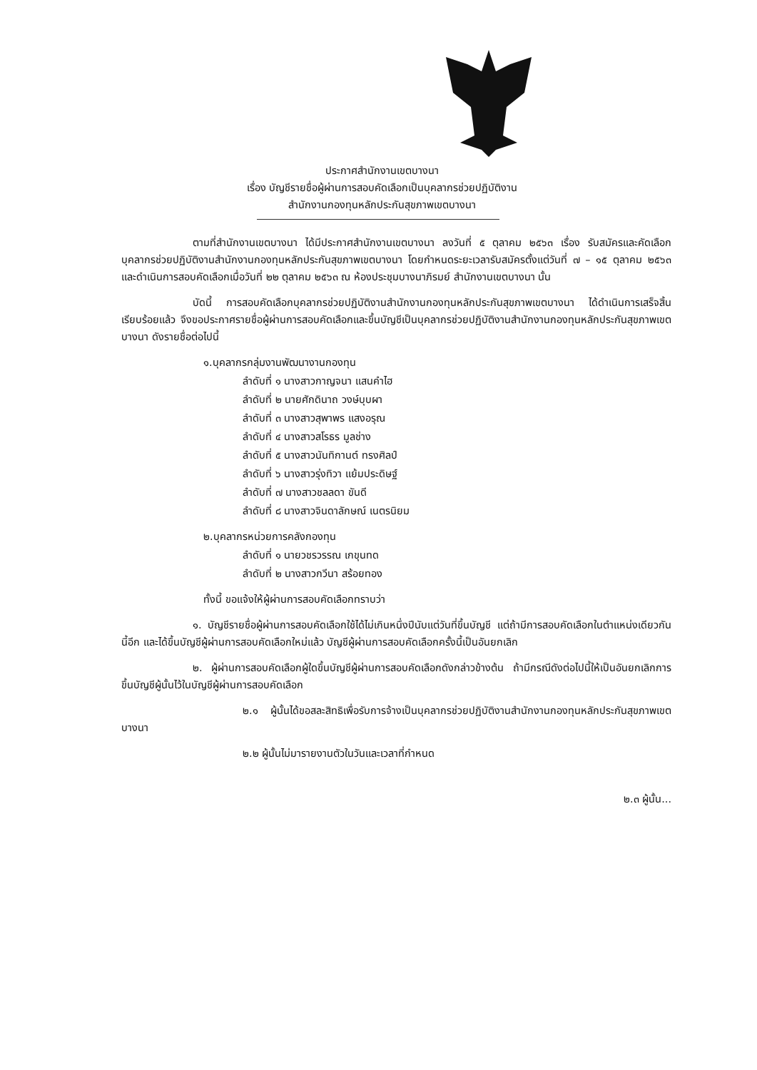ประกาศสำนักงานเขตบางนา
เรื่อง บัญชีรายชื่อผู้ผ่านการสอบคัดเลือกเป็นบุคลากรช่วยปฏิบัติงาน
สำนักงานกองทุนหลักประกันสุขภาพเขตบางนา
ตามที่สำนักงานเขตบางนา ได้มีประกาศสำนักงานเขตบางนา ลงวันที่ ๕ ตุลาคม ๒๕๖๓ เรื่อง รับสมัครและคัดเลือกบุคลากรช่วยปฏิบัติงานสำนักงานกองทุนหลักประกันสุขภาพเขตบางนา โดยกำหนดระยะเวลารับสมัครตั้งแต่วันที่ ๗ – ๑๕ ตุลาคม ๒๕๖๓ และดำเนินการสอบคัดเลือกเมื่อวันที่ ๒๒ ตุลาคม ๒๕๖๓ ณ ห้องประชุมบางนาภิรมย์ สำนักงานเขตบางนา นั้น
บัดนี้ การสอบคัดเลือกบุคลากรช่วยปฏิบัติงานสำนักงานกองทุนหลักประกันสุขภาพเขตบางนา ได้ดำเนินการเสร็จสิ้นเรียบร้อยแล้ว จึงขอประกาศรายชื่อผู้ผ่านการสอบคัดเลือกและขึ้นบัญชีเป็นบุคลากรช่วยปฏิบัติงานสำนักงานกองทุนหลักประกันสุขภาพเขตบางนา ดังรายชื่อต่อไปนี้
๑.บุคลากรกลุ่มงานพัฒนางานกองทุน
ลำดับที่ ๑ นางสาวกาญจนา แสนคำไฮ
ลำดับที่ ๒ นายศักดินาถ วงษ์บุบผา
ลำดับที่ ๓ นางสาวสุพาพร แสงอรุณ
ลำดับที่ ๔ นางสาวสโรธร มูลช่าง
ลำดับที่ ๕ นางสาวนันทิกานต์ ทรงศิลป์
ลำดับที่ ๖ นางสาวรุ่งทิวา แย้มประดิษฐ์
ลำดับที่ ๗ นางสาวชลลดา ขันดี
ลำดับที่ ๘ นางสาวจินดาลักษณ์ เนตรนิยม
๒.บุคลากรหน่วยการคลังกองทุน
ลำดับที่ ๑ นายวชรวรรณ เกขุนทด
ลำดับที่ ๒ นางสาวกวีนา สร้อยทอง
ทั้งนี้ ขอแจ้งให้ผู้ผ่านการสอบคัดเลือกทราบว่า
๑. บัญชีรายชื่อผู้ผ่านการสอบคัดเลือกใช้ได้ไม่เกินหนึ่งปีนับแต่วันที่ขึ้นบัญชี แต่ถ้ามีการสอบคัดเลือกในตำแหน่งเดียวกันนี้อีก และได้ขึ้นบัญชีผู้ผ่านการสอบคัดเลือกใหม่แล้ว บัญชีผู้ผ่านการสอบคัดเลือกครั้งนี้เป็นอันยกเลิก
๒. ผู้ผ่านการสอบคัดเลือกผู้ใดขึ้นบัญชีผู้ผ่านการสอบคัดเลือกดังกล่าวข้างต้น ถ้ามีกรณีดังต่อไปนี้ให้เป็นอันยกเลิกการขึ้นบัญชีผู้นั้นไว้ในบัญชีผู้ผ่านการสอบคัดเลือก
๒.๑ ผู้นั้นได้ขอสละสิทธิเพื่อรับการจ้างเป็นบุคลากรช่วยปฏิบัติงานสำนักงานกองทุนหลักประกันสุขภาพเขตบางนา
๒.๒ ผู้นั้นไม่มารายงานตัวในวันและเวลาที่กำหนด
๒.๓ ผู้นั้น...